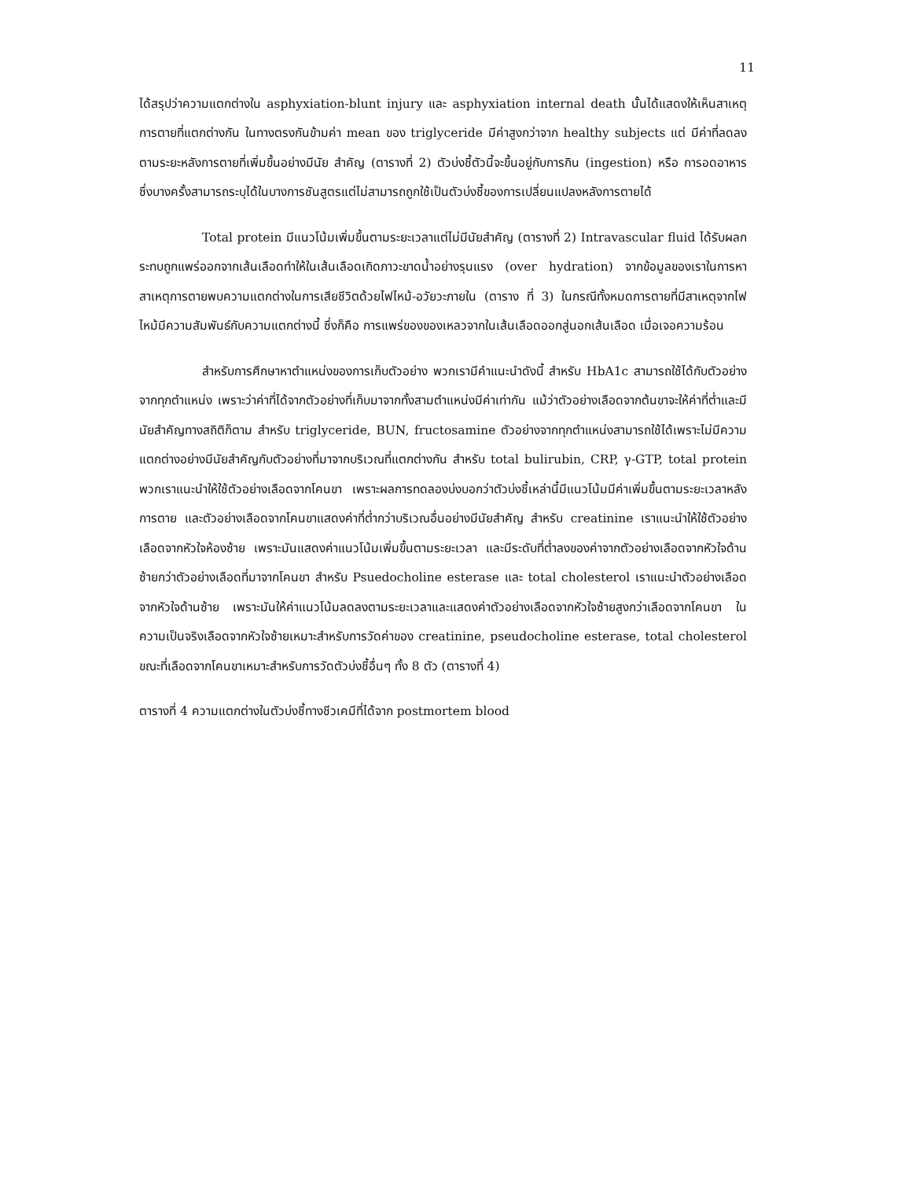11
ได้สรุปว่าความแตกต่างใน asphyxiation-blunt injury และ asphyxiation internal death นั้นได้แสดงให้เห็นสาเหตุการตายที่แตกต่างกัน ในทางตรงกันข้ามค่า mean ของ triglyceride มีค่าสูงกว่าจาก healthy subjects แต่ มีค่าที่ลดลงตามระยะหลังการตายที่เพิ่มขึ้นอย่างมีนัย สำคัญ (ตารางที่ 2) ตัวบ่งชี้ตัวนี้จะขึ้นอยู่กับการกิน (ingestion) หรือ การอดอาหาร ซึ่งบางครั้งสามารถระบุได้ในบางการชันสูตรแต่ไม่สามารถถูกใช้เป็นตัวบ่งชี้ของการเปลี่ยนแปลงหลังการตายได้
Total protein มีแนวโน้มเพิ่มขึ้นตามระยะเวลาแต่ไม่มีนัยสำคัญ (ตารางที่ 2) Intravascular fluid ได้รับผลกระทบถูกแพร่ออกจากเส้นเลือดทำให้ในเส้นเลือดเกิดภาวะขาดน้ำอย่างรุนแรง (over hydration) จากข้อมูลของเราในการหาสาเหตุการตายพบความแตกต่างในการเสียชีวิตด้วยไฟไหม้-อวัยวะภายใน (ตาราง ที่ 3) ในกรณีทั้งหมดการตายที่มีสาเหตุจากไฟไหม้มีความสัมพันธ์กับความแตกต่างนี้ ซึ่งก็คือ การแพร่ของของเหลวจากในเส้นเลือดออกสู่นอกเส้นเลือด เมื่อเจอความร้อน
สำหรับการศึกษาหาตำแหน่งของการเก็บตัวอย่าง พวกเรามีคำแนะนำดังนี้ สำหรับ HbA1c สามารถใช้ได้กับตัวอย่างจากทุกตำแหน่ง เพราะว่าค่าที่ได้จากตัวอย่างที่เก็บมาจากทั้งสามตำแหน่งมีค่าเท่ากัน แม้ว่าตัวอย่างเลือดจากต้นขาจะให้ค่าที่ต่ำและมีนัยสำคัญทางสถิติก็ตาม สำหรับ triglyceride, BUN, fructosamine ตัวอย่างจากทุกตำแหน่งสามารถใช้ได้เพราะไม่มีความแตกต่างอย่างมีนัยสำคัญกับตัวอย่างที่มาจากบริเวณที่แตกต่างกัน สำหรับ total bulirubin, CRP, γ-GTP, total protein พวกเราแนะนำให้ใช้ตัวอย่างเลือดจากโคนขา เพราะผลการทดลองบ่งบอกว่าตัวบ่งชี้เหล่านี้มีแนวโน้มมีค่าเพิ่มขึ้นตามระยะเวลาหลังการตาย และตัวอย่างเลือดจากโคนขาแสดงค่าที่ต่ำกว่าบริเวณอื่นอย่างมีนัยสำคัญ สำหรับ creatinine เราแนะนำให้ใช้ตัวอย่างเลือดจากหัวใจห้องซ้าย เพราะมันแสดงค่าแนวโน้มเพิ่มขึ้นตามระยะเวลา และมีระดับที่ต่ำลงของค่าจากตัวอย่างเลือดจากหัวใจด้านซ้ายกว่าตัวอย่างเลือดที่มาจากโคนขา สำหรับ Psuedocholine esterase และ total cholesterol เราแนะนำตัวอย่างเลือดจากหัวใจด้านซ้าย เพราะมันให้ค่าแนวโน้มลดลงตามระยะเวลาและแสดงค่าตัวอย่างเลือดจากหัวใจซ้ายสูงกว่าเลือดจากโคนขา ในความเป็นจริงเลือดจากหัวใจซ้ายเหมาะสำหรับการวัดค่าของ creatinine, pseudocholine esterase, total cholesterol ขณะที่เลือดจากโคนขาเหมาะสำหรับการวัดตัวบ่งชี้อื่นๆ ทั้ง 8 ตัว (ตารางที่ 4)
ตารางที่ 4 ความแตกต่างในตัวบ่งชี้ทางชีวเคมีที่ได้จาก postmortem blood